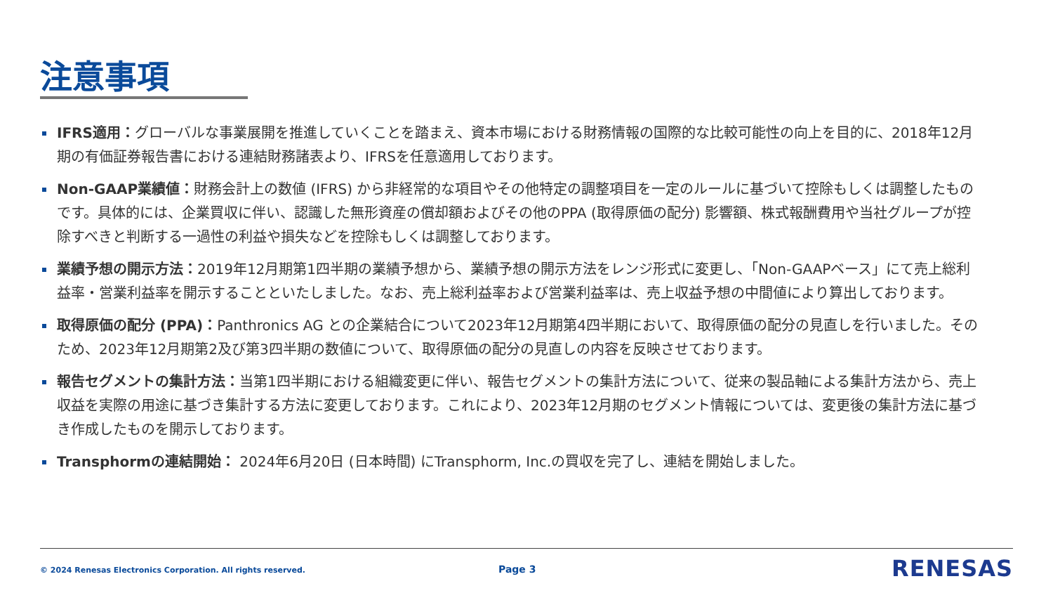注意事項
IFRS適用：グローバルな事業展開を推進していくことを踏まえ、資本市場における財務情報の国際的な比較可能性の向上を目的に、2018年12月期の有価証券報告書における連結財務諸表より、IFRSを任意適用しております。
Non-GAAP業績値：財務会計上の数値 (IFRS) から非経常的な項目やその他特定の調整項目を一定のルールに基づいて控除もしくは調整したものです。具体的には、企業買収に伴い、認識した無形資産の償却額およびその他のPPA (取得原価の配分) 影響額、株式報酬費用や当社グループが控除すべきと判断する一過性の利益や損失などを控除もしくは調整しております。
業績予想の開示方法：2019年12月期第1四半期の業績予想から、業績予想の開示方法をレンジ形式に変更し、「Non-GAAPベース」にて売上総利益率・営業利益率を開示することといたしました。なお、売上総利益率および営業利益率は、売上収益予想の中間値により算出しております。
取得原価の配分 (PPA)：Panthronics AG との企業結合について2023年12月期第4四半期において、取得原価の配分の見直しを行いました。そのため、2023年12月期第2及び第3四半期の数値について、取得原価の配分の見直しの内容を反映させております。
報告セグメントの集計方法：当第1四半期における組織変更に伴い、報告セグメントの集計方法について、従来の製品軸による集計方法から、売上収益を実際の用途に基づき集計する方法に変更しております。これにより、2023年12月期のセグメント情報については、変更後の集計方法に基づき作成したものを開示しております。
Transphormの連結開始： 2024年6月20日 (日本時間) にTransphorm, Inc.の買収を完了し、連結を開始しました。
© 2024 Renesas Electronics Corporation. All rights reserved.
Page 3 RENESAS